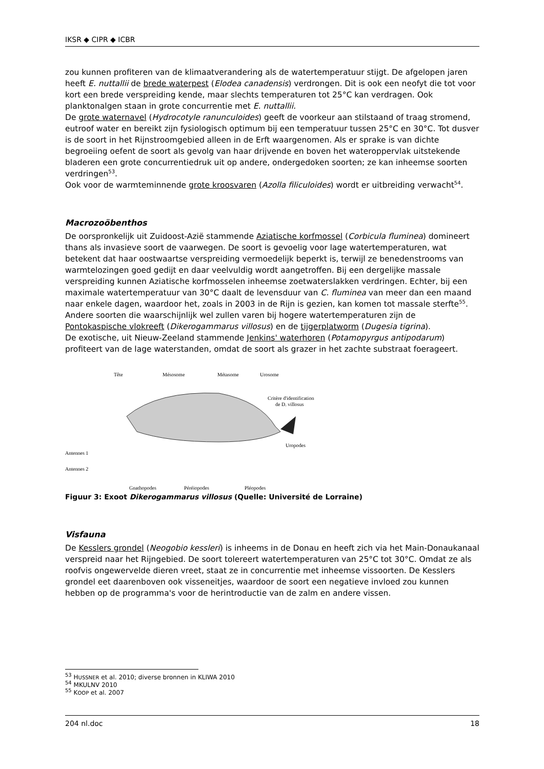IKSR ◆ CIPR ◆ ICBR
zou kunnen profiteren van de klimaatverandering als de watertemperatuur stijgt. De afgelopen jaren heeft E. nuttallii de brede waterpest (Elodea canadensis) verdrongen. Dit is ook een neofyt die tot voor kort een brede verspreiding kende, maar slechts temperaturen tot 25°C kan verdragen. Ook planktonalgen staan in grote concurrentie met E. nuttallii.
De grote waternavel (Hydrocotyle ranunculoides) geeft de voorkeur aan stilstaand of traag stromend, eutroof water en bereikt zijn fysiologisch optimum bij een temperatuur tussen 25°C en 30°C. Tot dusver is de soort in het Rijnstroomgebied alleen in de Erft waargenomen. Als er sprake is van dichte begroeiing oefent de soort als gevolg van haar drijvende en boven het wateroppervlak uitstekende bladeren een grote concurrentiedruk uit op andere, ondergedoken soorten; ze kan inheemse soorten verdringen<sup>53</sup>.
Ook voor de warmteminnende grote kroosvaren (Azolla filiculoides) wordt er uitbreiding verwacht<sup>54</sup>.
Macrozoöbenthos
De oorspronkelijk uit Zuidoost-Azië stammende Aziatische korfmossel (Corbicula fluminea) domineert thans als invasieve soort de vaarwegen. De soort is gevoelig voor lage watertemperaturen, wat betekent dat haar oostwaartse verspreiding vermoedelijk beperkt is, terwijl ze benedenstrooms van warmtelozingen goed gedijt en daar veelvuldig wordt aangetroffen. Bij een dergelijke massale verspreiding kunnen Aziatische korfmosselen inheemse zoetwaterslakken verdringen. Echter, bij een maximale watertemperatuur van 30°C daalt de levensduur van C. fluminea van meer dan een maand naar enkele dagen, waardoor het, zoals in 2003 in de Rijn is gezien, kan komen tot massale sterfte<sup>55</sup>.
Andere soorten die waarschijnlijk wel zullen varen bij hogere watertemperaturen zijn de Pontokaspische vlokreeft (Dikerogammarus villosus) en de tijgerplatworm (Dugesia tigrina).
De exotische, uit Nieuw-Zeeland stammende Jenkins' waterhoren (Potamopyrgus antipodarum) profiteert van de lage waterstanden, omdat de soort als grazer in het zachte substraat foerageert.
Tête
Mésosome
Métasome
Urosome
Critère d'identification
de D. villosus
Uropodes
Antennes 1
Antennes 2
Gnathopodes
Péréiopodes
Pléopodes
Figuur 3: Exoot Dikerogammarus villosus (Quelle: Université de Lorraine)
Visfauna
De Kesslers grondel (Neogobio kessleri) is inheems in de Donau en heeft zich via het Main-Donaukanaal verspreid naar het Rijngebied. De soort tolereert watertemperaturen van 25°C tot 30°C. Omdat ze als roofvis ongewervelde dieren vreet, staat ze in concurrentie met inheemse vissoorten. De Kesslers grondel eet daarenboven ook visseneitjes, waardoor de soort een negatieve invloed zou kunnen hebben op de programma's voor de herintroductie van de zalm en andere vissen.
<sup>53</sup> HUSSNER et al. 2010; diverse bronnen in KLIWA 2010
<sup>54</sup> MKULNV 2010
<sup>55</sup> KOOP et al. 2007
204 nl.doc 18